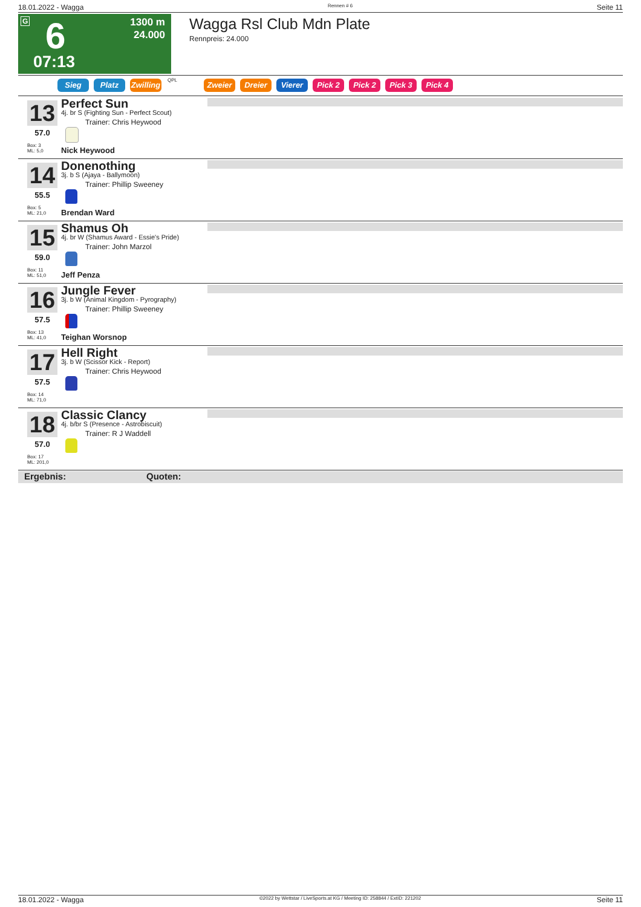18.01.2022 - Wagga Rennen # 6 Seite 11
G 6
07:13
1300 m
24.000
Wagga Rsl Club Mdn Plate
Rennpreis: 24.000
Sieg Platz Zwilling QPL Zweier Dreier Vierer Pick 2 Pick 2 Pick 3 Pick 4
13
57.0
Box: 3
ML: 5,0
Perfect Sun
4j. br S (Fighting Sun - Perfect Scout)
Trainer: Chris Heywood
Nick Heywood
14
55.5
Box: 5
ML: 21,0
Donenothing
3j. b S (Ajaya - Ballymoon)
Trainer: Phillip Sweeney
Brendan Ward
15
59.0
Box: 11
ML: 51,0
Shamus Oh
4j. br W (Shamus Award - Essie's Pride)
Trainer: John Marzol
Jeff Penza
16
57.5
Box: 13
ML: 41,0
Jungle Fever
3j. b W (Animal Kingdom - Pyrography)
Trainer: Phillip Sweeney
Teighan Worsnop
17
57.5
Box: 14
ML: 71,0
Hell Right
3j. b W (Scissor Kick - Report)
Trainer: Chris Heywood
18
57.0
Box: 17
ML: 201,0
Classic Clancy
4j. b/br S (Presence - Astrobiscuit)
Trainer: R J Waddell
Ergebnis: Quoten:
18.01.2022 - Wagga ©2022 by Wettstar / LiveSports.at KG / Meeting ID: 258844 / ExtID: 221202 Seite 11